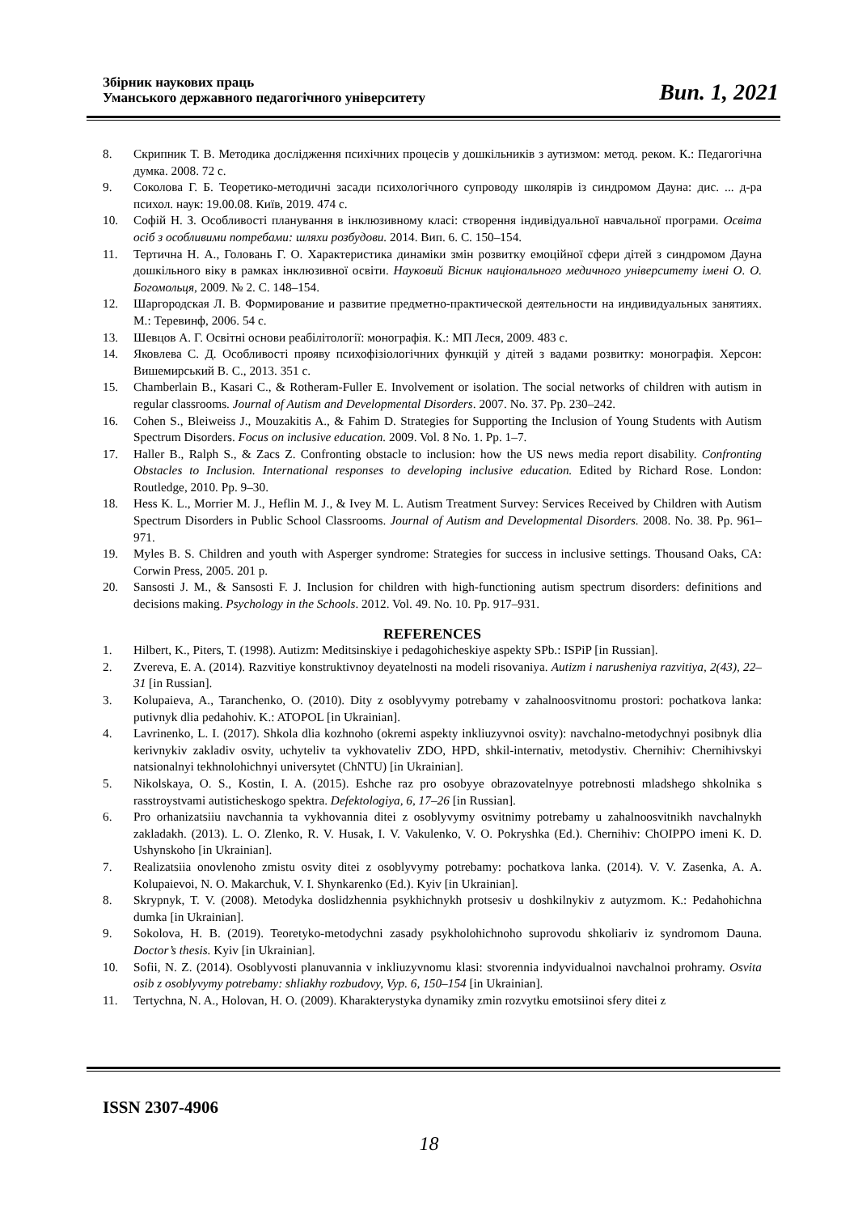Збірник наукових праць
Уманського державного педагогічного університету
Вип. 1, 2021
8. Скрипник Т. В. Методика дослідження психічних процесів у дошкільників з аутизмом: метод. реком. К.: Педагогічна думка. 2008. 72 с.
9. Соколова Г. Б. Теоретико-методичні засади психологічного супроводу школярів із синдромом Дауна: дис. ... д-ра психол. наук: 19.00.08. Київ, 2019. 474 с.
10. Софій Н. З. Особливості планування в інклюзивному класі: створення індивідуальної навчальної програми. Освіта осіб з особливими потребами: шляхи розбудови. 2014. Вип. 6. С. 150–154.
11. Тертична Н. А., Головань Г. О. Характеристика динаміки змін розвитку емоційної сфери дітей з синдромом Дауна дошкільного віку в рамках інклюзивної освіти. Науковий Вісник національного медичного університету імені О. О. Богомольця, 2009. № 2. С. 148–154.
12. Шаргородская Л. В. Формирование и развитие предметно-практической деятельности на индивидуальных занятиях. М.: Теревинф, 2006. 54 с.
13. Шевцов А. Г. Освітні основи реабілітології: монографія. К.: МП Леся, 2009. 483 с.
14. Яковлева С. Д. Особливості прояву психофізіологічних функцій у дітей з вадами розвитку: монографія. Херсон: Вишемирський В. С., 2013. 351 с.
15. Chamberlain B., Kasari C., & Rotheram-Fuller E. Involvement or isolation. The social networks of children with autism in regular classrooms. Journal of Autism and Developmental Disorders. 2007. No. 37. Pp. 230–242.
16. Cohen S., Bleiweiss J., Mouzakitis A., & Fahim D. Strategies for Supporting the Inclusion of Young Students with Autism Spectrum Disorders. Focus on inclusive education. 2009. Vol. 8 No. 1. Pp. 1–7.
17. Haller B., Ralph S., & Zacs Z. Confronting obstacle to inclusion: how the US news media report disability. Confronting Obstacles to Inclusion. International responses to developing inclusive education. Edited by Richard Rose. London: Routledge, 2010. Pp. 9–30.
18. Hess K. L., Morrier M. J., Heflin M. J., & Ivey M. L. Autism Treatment Survey: Services Received by Children with Autism Spectrum Disorders in Public School Classrooms. Journal of Autism and Developmental Disorders. 2008. No. 38. Pp. 961–971.
19. Myles B. S. Children and youth with Asperger syndrome: Strategies for success in inclusive settings. Thousand Oaks, CA: Corwin Press, 2005. 201 p.
20. Sansosti J. M., & Sansosti F. J. Inclusion for children with high-functioning autism spectrum disorders: definitions and decisions making. Psychology in the Schools. 2012. Vol. 49. No. 10. Pp. 917–931.
REFERENCES
1. Hilbert, K., Piters, T. (1998). Autizm: Meditsinskiye i pedagohicheskiye aspekty SPb.: ISPiP [in Russian].
2. Zvereva, E. A. (2014). Razvitiye konstruktivnoy deyatelnosti na modeli risovaniya. Autizm i narusheniya razvitiya, 2(43), 22–31 [in Russian].
3. Kolupaieva, A., Taranchenko, O. (2010). Dity z osoblyvymy potrebamy v zahalnoosvitnomu prostori: pochatkova lanka: putivnyk dlia pedahohiv. K.: ATOPOL [in Ukrainian].
4. Lavrinenko, L. I. (2017). Shkola dlia kozhnoho (okremi aspekty inkliuzyvnoi osvity): navchalno-metodychnyi posibnyk dlia kerivnykiv zakladiv osvity, uchyteliv ta vykhovateliv ZDO, HPD, shkil-internativ, metodystiv. Chernihiv: Chernihivskyi natsionalnyi tekhnolohichnyi universytet (ChNTU) [in Ukrainian].
5. Nikolskaya, O. S., Kostin, I. A. (2015). Eshche raz pro osobyye obrazovatelnyye potrebnosti mladshego shkolnika s rasstroystvami autisticheskogo spektra. Defektologiya, 6, 17–26 [in Russian].
6. Pro orhanizatsiiu navchannia ta vykhovannia ditei z osoblyvymy osvitnimy potrebamy u zahalnoosvitnikh navchalnykh zakladakh. (2013). L. O. Zlenko, R. V. Husak, I. V. Vakulenko, V. O. Pokryshka (Ed.). Chernihiv: ChOIPPO imeni K. D. Ushynskoho [in Ukrainian].
7. Realizatsiia onovlenoho zmistu osvity ditei z osoblyvymy potrebamy: pochatkova lanka. (2014). V. V. Zasenka, A. A. Kolupaievoi, N. O. Makarchuk, V. I. Shynkarenko (Ed.). Kyiv [in Ukrainian].
8. Skrypnyk, T. V. (2008). Metodyka doslidzhennia psykhichnykh protsesiv u doshkilnykiv z autyzmom. K.: Pedahohichna dumka [in Ukrainian].
9. Sokolova, H. B. (2019). Teoretyko-metodychni zasady psykholohichnoho suprovodu shkoliariv iz syndromom Dauna. Doctor’s thesis. Kyiv [in Ukrainian].
10. Sofii, N. Z. (2014). Osoblyvosti planuvannia v inkliuzyvnomu klasi: stvorennia indyvidualnoi navchalnoi prohramy. Osvita osib z osoblyvymy potrebamy: shliakhy rozbudovy, Vyp. 6, 150–154 [in Ukrainian].
11. Tertychna, N. A., Holovan, H. O. (2009). Kharakterystyka dynamiky zmin rozvytku emotsiinoi sfery ditei z
ISSN 2307-4906
18